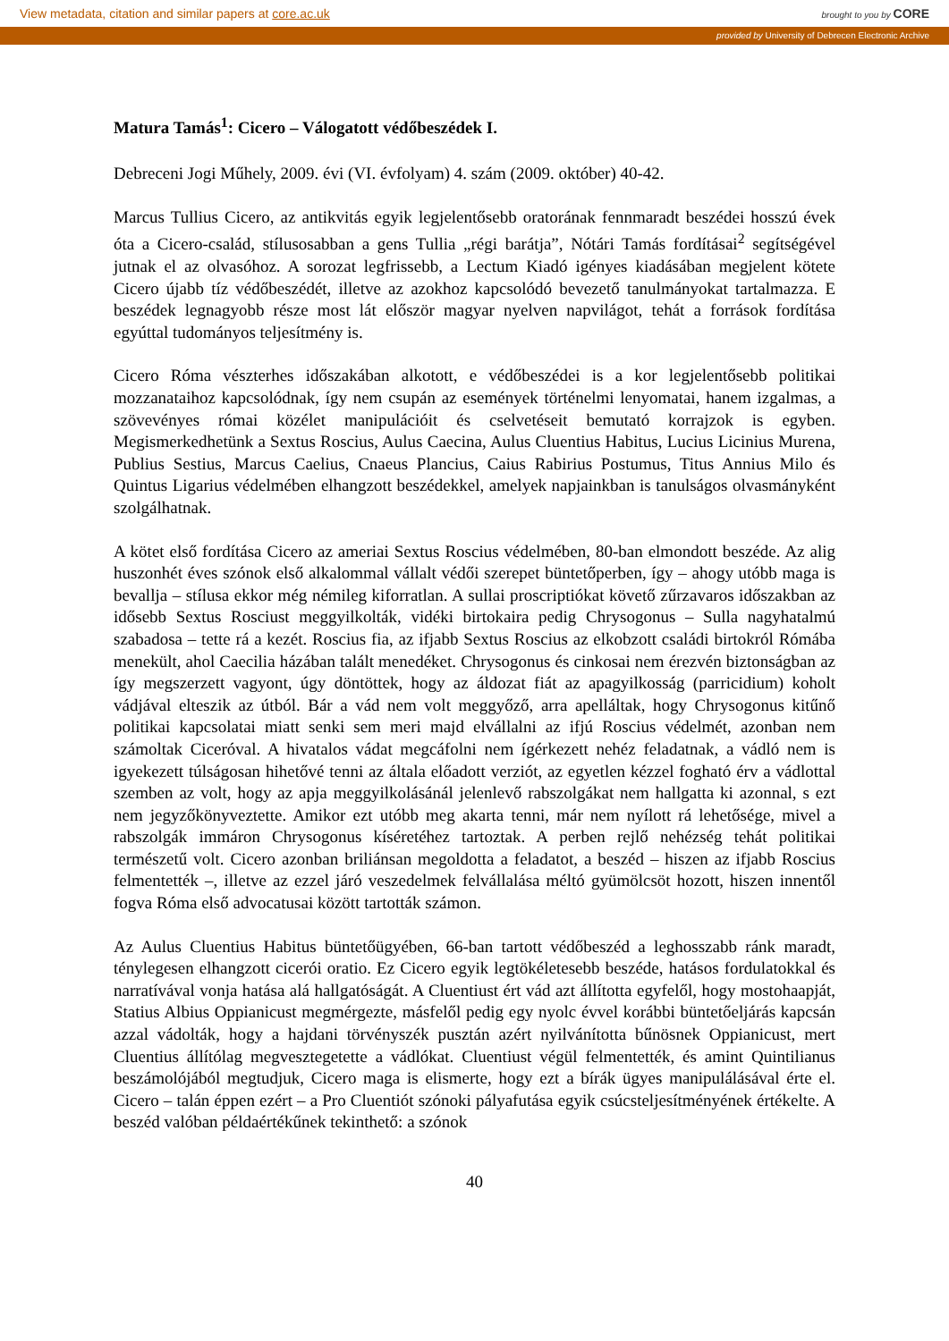View metadata, citation and similar papers at core.ac.uk brought to you by CORE
provided by University of Debrecen Electronic Archive
Matura Tamás<sup>1</sup>: Cicero – Válogatott védőbeszédek I.
Debreceni Jogi Műhely, 2009. évi (VI. évfolyam) 4. szám (2009. október) 40-42.
Marcus Tullius Cicero, az antikvitás egyik legjelentősebb oratorának fennmaradt beszédei hosszú évek óta a Cicero-család, stílusosabban a gens Tullia „régi barátja”, Nótári Tamás fordításai<sup>2</sup> segítségével jutnak el az olvasóhoz. A sorozat legfrissebb, a Lectum Kiadó igényes kiadásában megjelent kötete Cicero újabb tíz védőbeszédét, illetve az azokhoz kapcsolódó bevezető tanulmányokat tartalmazza. E beszédek legnagyobb része most lát először magyar nyelven napvilágot, tehát a források fordítása egyúttal tudományos teljesítmény is.
Cicero Róma vészterhes időszakában alkotott, e védőbeszédei is a kor legjelentősebb politikai mozzanataihoz kapcsolódnak, így nem csupán az események történelmi lenyomatai, hanem izgalmas, a szövevényes római közélet manipulációit és cselvetéseit bemutató korrajzok is egyben. Megismerkedhetünk a Sextus Roscius, Aulus Caecina, Aulus Cluentius Habitus, Lucius Licinius Murena, Publius Sestius, Marcus Caelius, Cnaeus Plancius, Caius Rabirius Postumus, Titus Annius Milo és Quintus Ligarius védelmében elhangzott beszédekkel, amelyek napjainkban is tanulságos olvasmányként szolgálhatnak.
A kötet első fordítása Cicero az ameriai Sextus Roscius védelmében, 80-ban elmondott beszéde. Az alig huszonhét éves szónok első alkalommal vállalt védői szerepet büntetőperben, így – ahogy utóbb maga is bevallja – stílusa ekkor még némileg kiforratlan. A sullai proscriptiókat követő zűrzavaros időszakban az idősebb Sextus Rosciust meggyilkolták, vidéki birtokaira pedig Chrysogonus – Sulla nagyhatalmú szabadosa – tette rá a kezét. Roscius fia, az ifjabb Sextus Roscius az elkobzott családi birtokról Rómába menekült, ahol Caecilia házában talált menedéket. Chrysogonus és cinkosai nem érezvén biztonságban az így megszerzett vagyont, úgy döntöttek, hogy az áldozat fiát az apagyilkosság (parricidium) koholt vádjával elteszik az útból. Bár a vád nem volt meggyőző, arra apelláltak, hogy Chrysogonus kitűnő politikai kapcsolatai miatt senki sem meri majd elvállalni az ifjú Roscius védelmét, azonban nem számoltak Ciceróval. A hivatalos vádat megcáfolni nem ígérkezett nehéz feladatnak, a vádló nem is igyekezett túlságosan hihetővé tenni az általa előadott verziót, az egyetlen kézzel fogható érv a vádlottal szemben az volt, hogy az apja meggyilkolásánál jelenlevő rabszolgákat nem hallgatta ki azonnal, s ezt nem jegyzőkönyveztette. Amikor ezt utóbb meg akarta tenni, már nem nyílott rá lehetősége, mivel a rabszolgák immáron Chrysogonus kíséretéhez tartoztak. A perben rejlő nehézség tehát politikai természetű volt. Cicero azonban briliánsan megoldotta a feladatot, a beszéd – hiszen az ifjabb Roscius felmentették –, illetve az ezzel járó veszedelmek felvállalása méltó gyümölcsöt hozott, hiszen innentől fogva Róma első advocatusai között tartották számon.
Az Aulus Cluentius Habitus büntetőügyében, 66-ban tartott védőbeszéd a leghosszabb ránk maradt, ténylegesen elhangzott cicerói oratio. Ez Cicero egyik legtökéletesebb beszéde, hatásos fordulatokkal és narratívával vonja hatása alá hallgatóságát. A Cluentiust ért vád azt állította egyfelől, hogy mostohaapját, Statius Albius Oppianicust megmérgezte, másfelől pedig egy nyolc évvel korábbi büntetőeljárás kapcsán azzal vádolták, hogy a hajdani törvényszék pusztán azért nyilvánította bűnösnek Oppianicust, mert Cluentius állítólag megvesztegetette a vádlókat. Cluentiust végül felmentették, és amint Quintilianus beszámolójából megtudjuk, Cicero maga is elismerte, hogy ezt a bírák ügyes manipulálásával érte el. Cicero – talán éppen ezért – a Pro Cluentiót szónoki pályafutása egyik csúcsteljesítményének értékelte. A beszéd valóban példaértékűnek tekinthető: a szónok
40